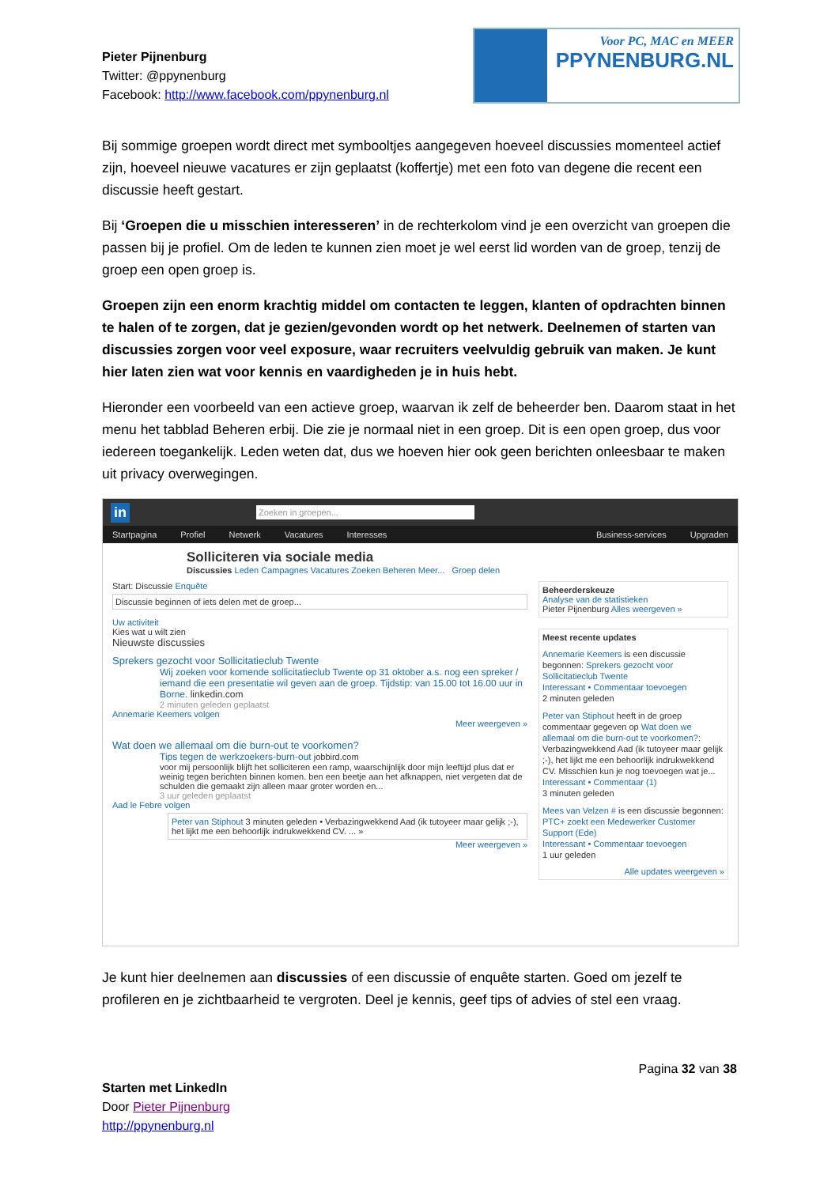Pieter Pijnenburg
Twitter: @ppynenburg
Facebook: http://www.facebook.com/ppynenburg.nl
Voor PC, MAC en MEER
PPYNENBURG.NL
Bij sommige groepen wordt direct met symbooltjes aangegeven hoeveel discussies momenteel actief zijn, hoeveel nieuwe vacatures er zijn geplaatst (koffertje) met een foto van degene die recent een discussie heeft gestart.
Bij ‘Groepen die u misschien interesseren’ in de rechterkolom vind je een overzicht van groepen die passen bij je profiel. Om de leden te kunnen zien moet je wel eerst lid worden van de groep, tenzij de groep een open groep is.
Groepen zijn een enorm krachtig middel om contacten te leggen, klanten of opdrachten binnen te halen of te zorgen, dat je gezien/gevonden wordt op het netwerk. Deelnemen of starten van discussies zorgen voor veel exposure, waar recruiters veelvuldig gebruik van maken. Je kunt hier laten zien wat voor kennis en vaardigheden je in huis hebt.
Hieronder een voorbeeld van een actieve groep, waarvan ik zelf de beheerder ben. Daarom staat in het menu het tabblad Beheren erbij. Die zie je normaal niet in een groep. Dit is een open groep, dus voor iedereen toegankelijk. Leden weten dat, dus we hoeven hier ook geen berichten onleesbaar te maken uit privacy overwegingen.
in Zoeken in groepen...
Startpagina Profiel Netwerk Vacatures Interesses Business-services Upgraden
Solliciteren via sociale media
Discussies Leden Campagnes Vacatures Zoeken Beheren Meer... Groep delen
Start: Discussie Enquête
Discussie beginnen of iets delen met de groep...
Uw activiteit
Kies wat u wilt zien
Nieuwste discussies
Sprekers gezocht voor Sollicitatieclub Twente
Wij zoeken voor komende sollicitatieclub Twente op 31 oktober a.s. nog een spreker / iemand die een presentatie wil geven aan de groep. Tijdstip: van 15.00 tot 16.00 uur in Borne. linkedin.com
2 minuten geleden geplaatst
Annemarie Keemers volgen
Meer weergeven »
Wat doen we allemaal om die burn-out te voorkomen?
Tips tegen de werkzoekers-burn-out jobbird.com
voor mij persoonlijk blijft het solliciteren een ramp, waarschijnlijk door mijn leeftijd plus dat er weinig tegen berichten binnen komen. ben een beetje aan het afknappen, niet vergeten dat de schulden die gemaakt zijn alleen maar groter worden en...
3 uur geleden geplaatst
Aad le Febre volgen
Peter van Stiphout 3 minuten geleden • Verbazingwekkend Aad (ik tutoyeer maar gelijk ;-), het lijkt me een behoorlijk indrukwekkend CV. ... »
Meer weergeven »
Beheerderskeuze
Analyse van de statistieken
Pieter Pijnenburg Alles weergeven »
Meest recente updates
Annemarie Keemers is een discussie begonnen: Sprekers gezocht voor Sollicitatieclub Twente
Interessant • Commentaar toevoegen
2 minuten geleden
Peter van Stiphout heeft in de groep commentaar gegeven op Wat doen we allemaal om die burn-out te voorkomen?: Verbazingwekkend Aad (ik tutoyeer maar gelijk ;-), het lijkt me een behoorlijk indrukwekkend CV. Misschien kun je nog toevoegen wat je...
Interessant • Commentaar (1)
3 minuten geleden
Mees van Velzen # is een discussie begonnen: PTC+ zoekt een Medewerker Customer Support (Ede)
Interessant • Commentaar toevoegen
1 uur geleden
Alle updates weergeven »
Je kunt hier deelnemen aan discussies of een discussie of enquête starten. Goed om jezelf te profileren en je zichtbaarheid te vergroten. Deel je kennis, geef tips of advies of stel een vraag.
Pagina 32 van 38
Starten met LinkedIn
Door Pieter Pijnenburg
http://ppynenburg.nl